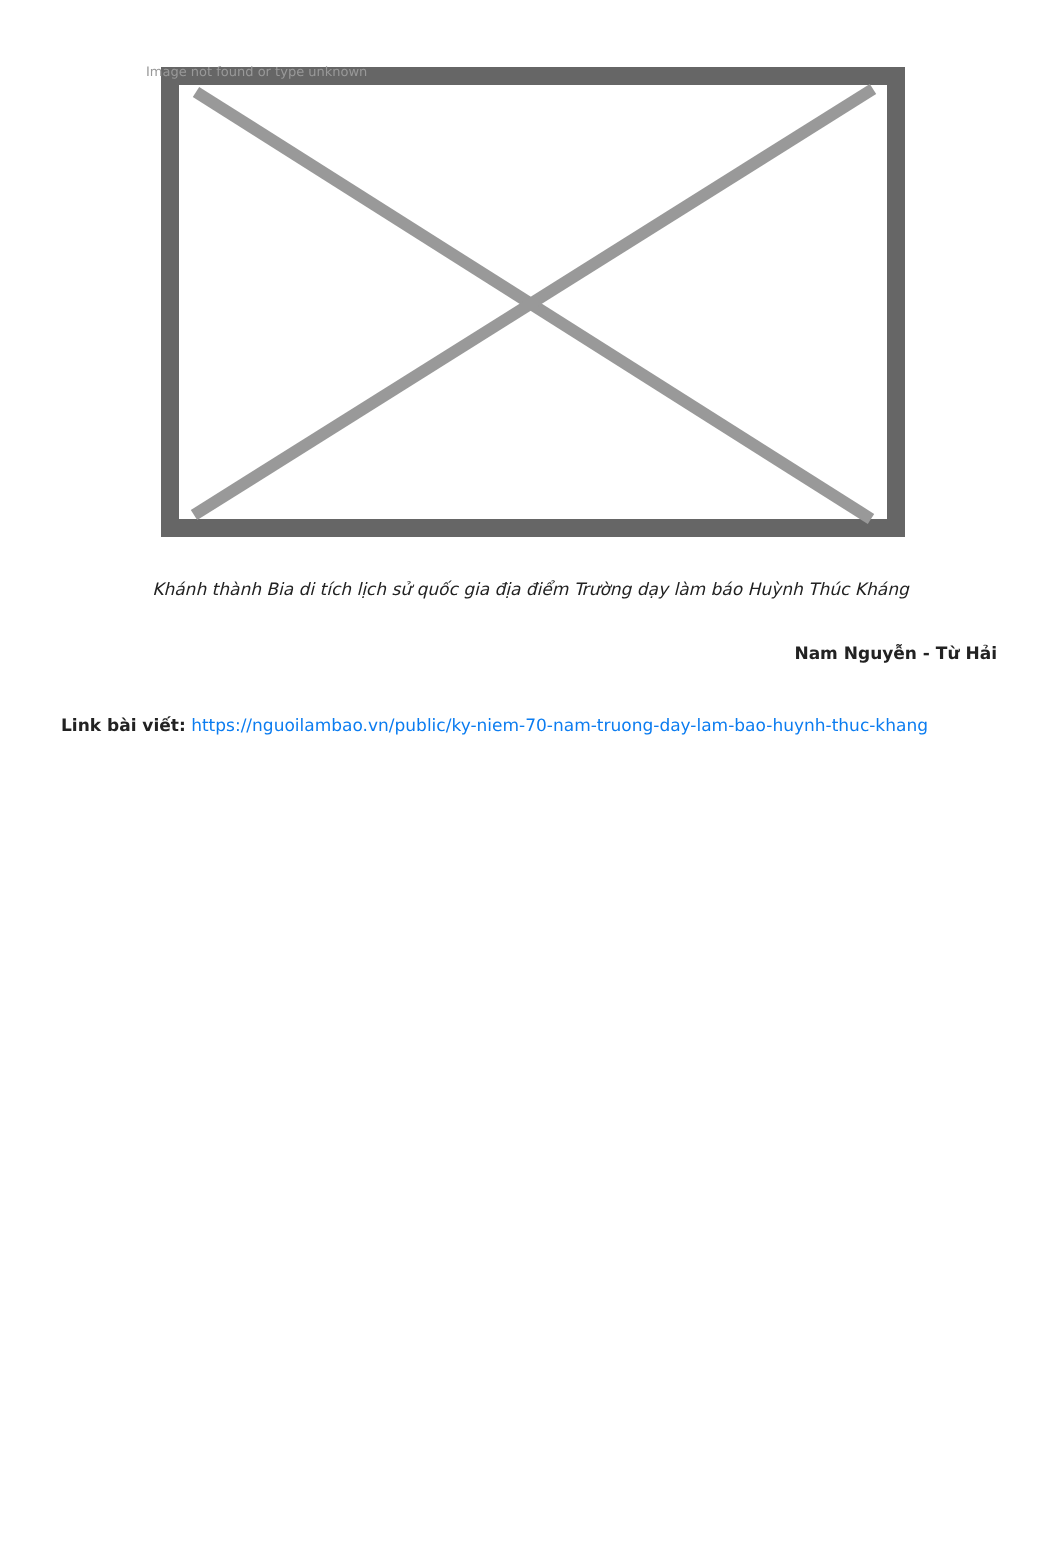Image not found or type unknown
Khánh thành Bia di tích lịch sử quốc gia địa điểm Trường dạy làm báo Huỳnh Thúc Kháng
Nam Nguyễn - Từ Hải
Link bài viết: https://nguoilambao.vn/public/ky-niem-70-nam-truong-day-lam-bao-huynh-thuc-khang